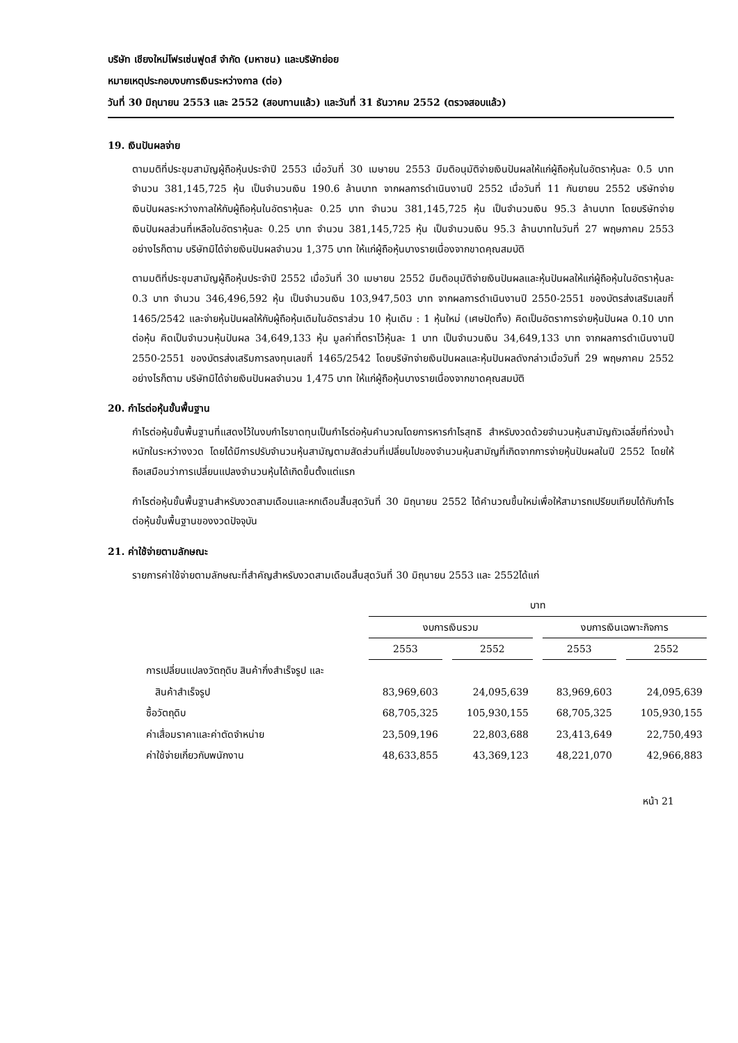บริษัท เชียงใหม่โฟรเซ่นฟูดส์ จำกัด (มหาชน) และบริษัทย่อย
หมายเหตุประกอบงบการเงินระหว่างกาล (ต่อ)
วันที่ 30 มิถุนายน 2553 และ 2552 (สอบทานแล้ว) และวันที่ 31 ธันวาคม 2552 (ตรวจสอบแล้ว)
19. เงินปันผลจ่าย
ตามมติที่ประชุมสามัญผู้ถือหุ้นประจำปี 2553 เมื่อวันที่ 30 เมษายน 2553 มีมติอนุมัติจ่ายเงินปันผลให้แก่ผู้ถือหุ้นในอัตราหุ้นละ 0.5 บาท จำนวน 381,145,725 หุ้น เป็นจำนวนเงิน 190.6 ล้านบาท จากผลการดำเนินงานปี 2552 เมื่อวันที่ 11 กันยายน 2552 บริษัทจ่ายเงินปันผลระหว่างกาลให้กับผู้ถือหุ้นในอัตราหุ้นละ 0.25 บาท จำนวน 381,145,725 หุ้น เป็นจำนวนเงิน 95.3 ล้านบาท โดยบริษัทจ่ายเงินปันผลส่วนที่เหลือในอัตราหุ้นละ 0.25 บาท จำนวน 381,145,725 หุ้น เป็นจำนวนเงิน 95.3 ล้านบาทในวันที่ 27 พฤษภาคม 2553 อย่างไรก็ตาม บริษัทมิได้จ่ายเงินปันผลจำนวน 1,375 บาท ให้แก่ผู้ถือหุ้นบางรายเนื่องจากขาดคุณสมบัติ
ตามมติที่ประชุมสามัญผู้ถือหุ้นประจำปี 2552 เมื่อวันที่ 30 เมษายน 2552 มีมติอนุมัติจ่ายเงินปันผลและหุ้นปันผลให้แก่ผู้ถือหุ้นในอัตราหุ้นละ 0.3 บาท จำนวน 346,496,592 หุ้น เป็นจำนวนเงิน 103,947,503 บาท จากผลการดำเนินงานปี 2550-2551 ของบัตรส่งเสริมเลขที่ 1465/2542 และจ่ายหุ้นปันผลให้กับผู้ถือหุ้นเดิมในอัตราส่วน 10 หุ้นเดิม : 1 หุ้นใหม่ (เศษปัดทิ้ง) คิดเป็นอัตราการจ่ายหุ้นปันผล 0.10 บาทต่อหุ้น คิดเป็นจำนวนหุ้นปันผล 34,649,133 หุ้น มูลค่าที่ตราไว้หุ้นละ 1 บาท เป็นจำนวนเงิน 34,649,133 บาท จากผลการดำเนินงานปี 2550-2551 ของบัตรส่งเสริมการลงทุนเลขที่ 1465/2542 โดยบริษัทจ่ายเงินปันผลและหุ้นปันผลดังกล่าวเมื่อวันที่ 29 พฤษภาคม 2552 อย่างไรก็ตาม บริษัทมิได้จ่ายเงินปันผลจำนวน 1,475 บาท ให้แก่ผู้ถือหุ้นบางรายเนื่องจากขาดคุณสมบัติ
20. กำไรต่อหุ้นขั้นพื้นฐาน
กำไรต่อหุ้นขั้นพื้นฐานที่แสดงไว้ในงบกำไรขาดทุนเป็นกำไรต่อหุ้นคำนวณโดยการหารกำไรสุทธิ สำหรับงวดด้วยจำนวนหุ้นสามัญถัวเฉลี่ยที่ถ่วงน้ำหนักในระหว่างงวด โดยได้มีการปรับจำนวนหุ้นสามัญตามสัดส่วนที่เปลี่ยนไปของจำนวนหุ้นสามัญที่เกิดจากการจ่ายหุ้นปันผลในปี 2552 โดยให้ถือเสมือนว่าการเปลี่ยนแปลงจำนวนหุ้นได้เกิดขึ้นตั้งแต่แรก
กำไรต่อหุ้นขั้นพื้นฐานสำหรับงวดสามเดือนและหกเดือนสิ้นสุดวันที่ 30 มิถุนายน 2552 ได้คำนวณขึ้นใหม่เพื่อให้สามารถเปรียบเทียบได้กับกำไรต่อหุ้นขั้นพื้นฐานของงวดปัจจุบัน
21. ค่าใช้จ่ายตามลักษณะ
รายการค่าใช้จ่ายตามลักษณะที่สำคัญสำหรับงวดสามเดือนสิ้นสุดวันที่ 30 มิถุนายน 2553 และ 2552ได้แก่
| | บาท | | | |
| --- | --- | --- | --- | --- |
| | งบการเงินรวม | | งบการเงินเฉพาะกิจการ | |
| | 2553 | 2552 | 2553 | 2552 |
| การเปลี่ยนแปลงวัตถุดิบ สินค้ากึ่งสำเร็จรูป และ | | | | |
| สินค้าสำเร็จรูป | 83,969,603 | 24,095,639 | 83,969,603 | 24,095,639 |
| ซื้อวัตถุดิบ | 68,705,325 | 105,930,155 | 68,705,325 | 105,930,155 |
| ค่าเสื่อมราคาและค่าตัดจำหน่าย | 23,509,196 | 22,803,688 | 23,413,649 | 22,750,493 |
| ค่าใช้จ่ายเกี่ยวกับพนักงาน | 48,633,855 | 43,369,123 | 48,221,070 | 42,966,883 |
หน้า 21